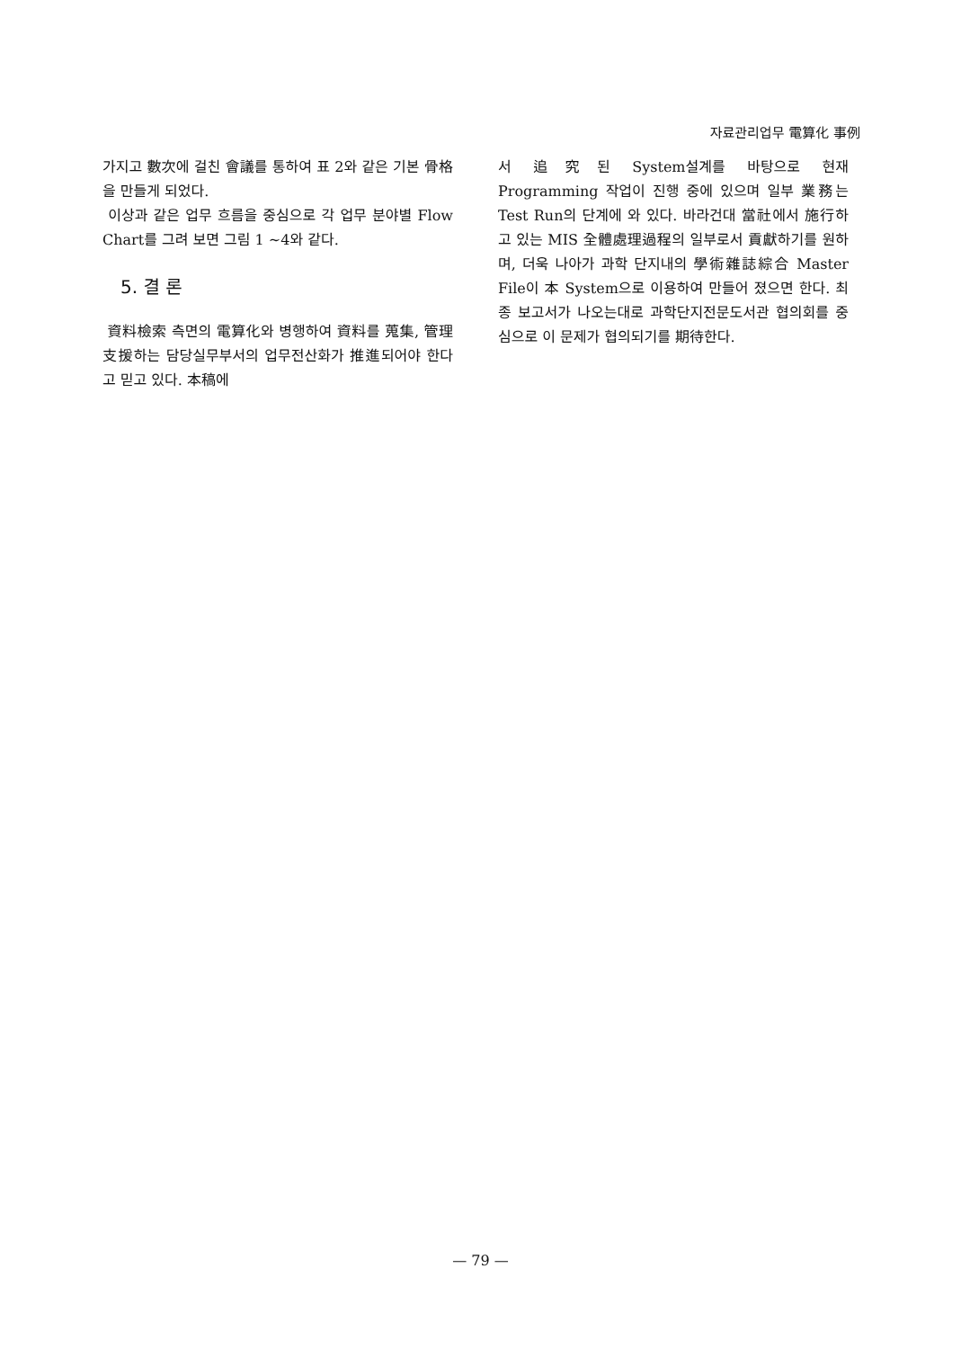자료관리업무 電算化 事例
가지고 數次에 걸친 會議를 통하여 표 2와 같은 기본 骨格을 만들게 되었다.
이상과 같은 업무 흐름을 중심으로 각 업무 분야별 Flow Chart를 그려 보면 그림 1 ~4와 같다.
5. 결 론
資料檢索 측면의 電算化와 병행하여 資料를 蒐集, 管理支援하는 담당실무부서의 업무전산화가 推進되어야 한다고 믿고 있다. 本稿에
서 追究된 System설계를 바탕으로 현재 Programming 작업이 진행 중에 있으며 일부 業務는 Test Run의 단계에 와 있다. 바라건대 當社에서 施行하고 있는 MIS 全體處理過程의 일부로서 貢獻하기를 원하며, 더욱 나아가 과학 단지내의 學術雜誌綜合 Master File이 本 System으로 이용하여 만들어 졌으면 한다. 최종 보고서가 나오는대로 과학단지전문도서관 협의회를 중심으로 이 문제가 협의되기를 期待한다.
— 79 —